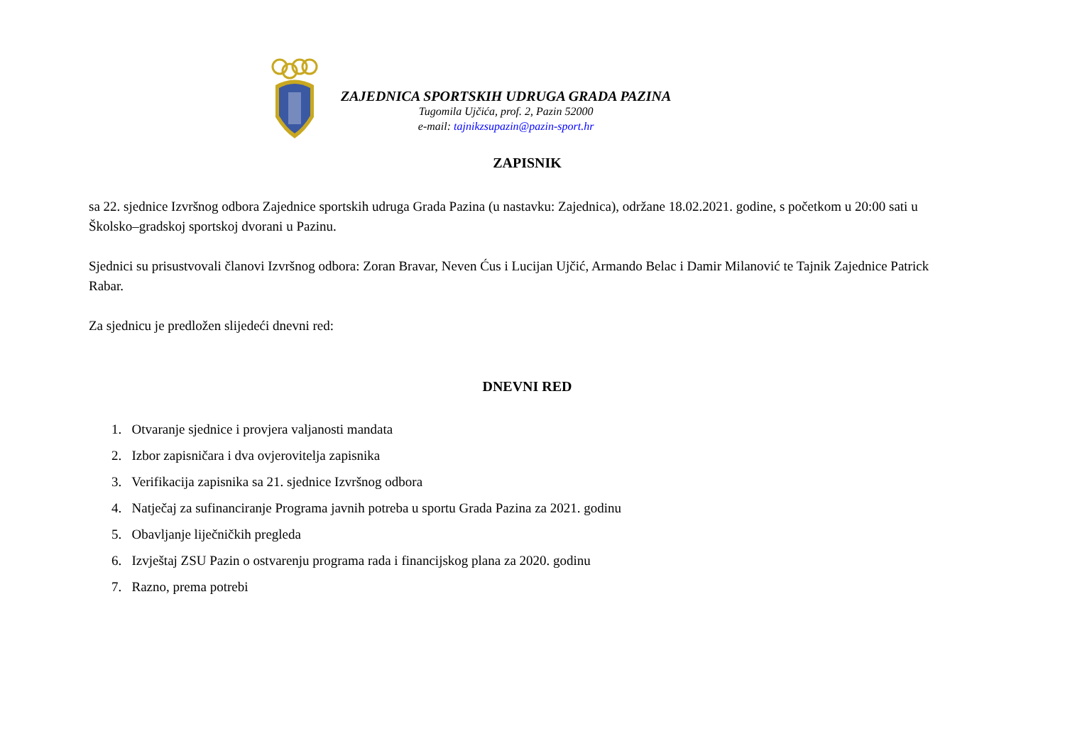ZAJEDNICA SPORTSKIH UDRUGA GRADA PAZINA
Tugomila Ujčića, prof. 2, Pazin 52000
e-mail: tajnikzsupazin@pazin-sport.hr
ZAPISNIK
sa 22. sjednice Izvršnog odbora Zajednice sportskih udruga Grada Pazina (u nastavku: Zajednica), održane 18.02.2021. godine, s početkom u 20:00 sati u Školsko–gradskoj sportskoj dvorani u Pazinu.
Sjednici su prisustvovali članovi Izvršnog odbora: Zoran Bravar, Neven Ćus i Lucijan Ujčić, Armando Belac i Damir Milanović te Tajnik Zajednice Patrick Rabar.
Za sjednicu je predložen slijedeći dnevni red:
DNEVNI RED
1. Otvaranje sjednice i provjera valjanosti mandata
2. Izbor zapisničara i dva ovjerovitelja zapisnika
3. Verifikacija zapisnika sa 21. sjednice Izvršnog odbora
4. Natječaj za sufinanciranje Programa javnih potreba u sportu Grada Pazina za 2021. godinu
5. Obavljanje liječničkih pregleda
6. Izvještaj ZSU Pazin o ostvarenju programa rada i financijskog plana za 2020. godinu
7. Razno, prema potrebi